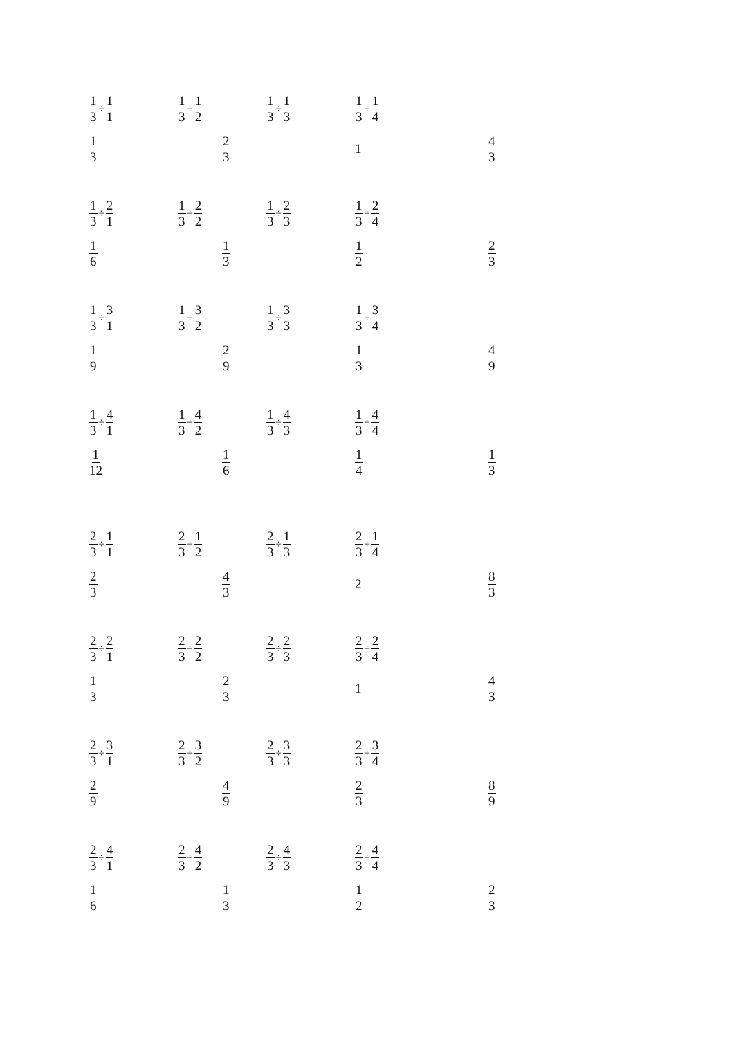1 3÷1 1 1 3÷1 2 1 3÷1 3 1 3÷1 4
1 3 2 3
1
4 3
1 3÷2 1 1 3÷2 2 1 3÷2 3 1 3÷2 4
1 6 1 3 1 2 2 3
1 3÷3 1 1 3÷3 2 1 3÷3 3 1 3÷3 4
1 9 2 9 1 3 4 9
1 3÷4 1 1 3÷4 2 1 3÷4 3 1 3÷4 4
1 12 1 6 1 4 1 3
2 3÷1 1 2 3÷1 2 2 3÷1 3 2 3÷1 4
2 3 4 3
2
8 3
2 3÷2 1 2 3÷2 2 2 3÷2 3 2 3÷2 4
1 3 2 3
1
4 3
2 3÷3 1 2 3÷3 2 2 3÷3 3 2 3÷3 4
2 9 4 9 2 3 8 9
2 3÷4 1 2 3÷4 2 2 3÷4 3 2 3÷4 4
1 6 1 3 1 2 2 3